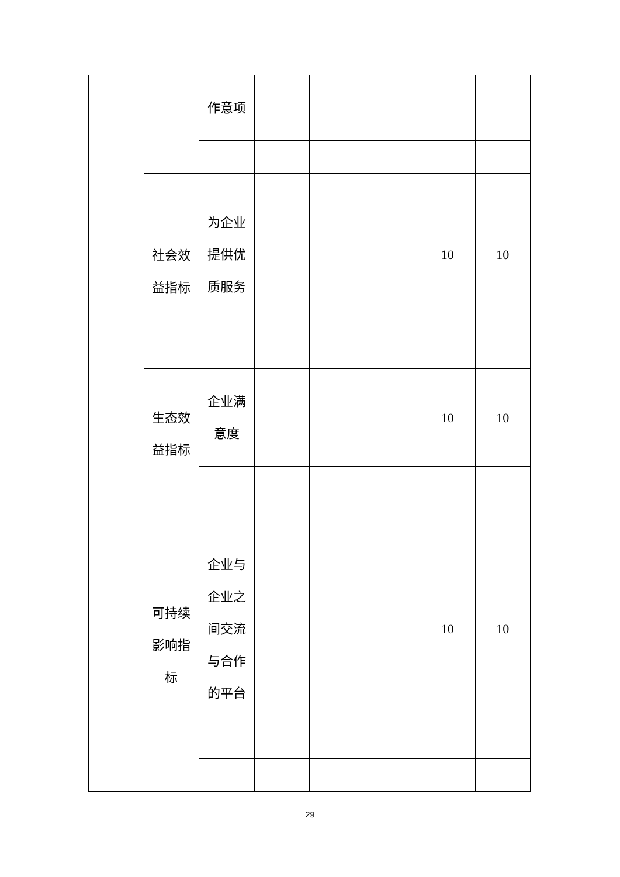| | | 作意项 | | | | | |
| | 社会效益指标 | 为企业提供优质服务 | | | | 10 | 10 |
| | 生态效益指标 | 企业满意度 | | | | 10 | 10 |
| | 可持续影响指标 | 企业与企业之间交流与合作的平台 | | | | 10 | 10 |
29